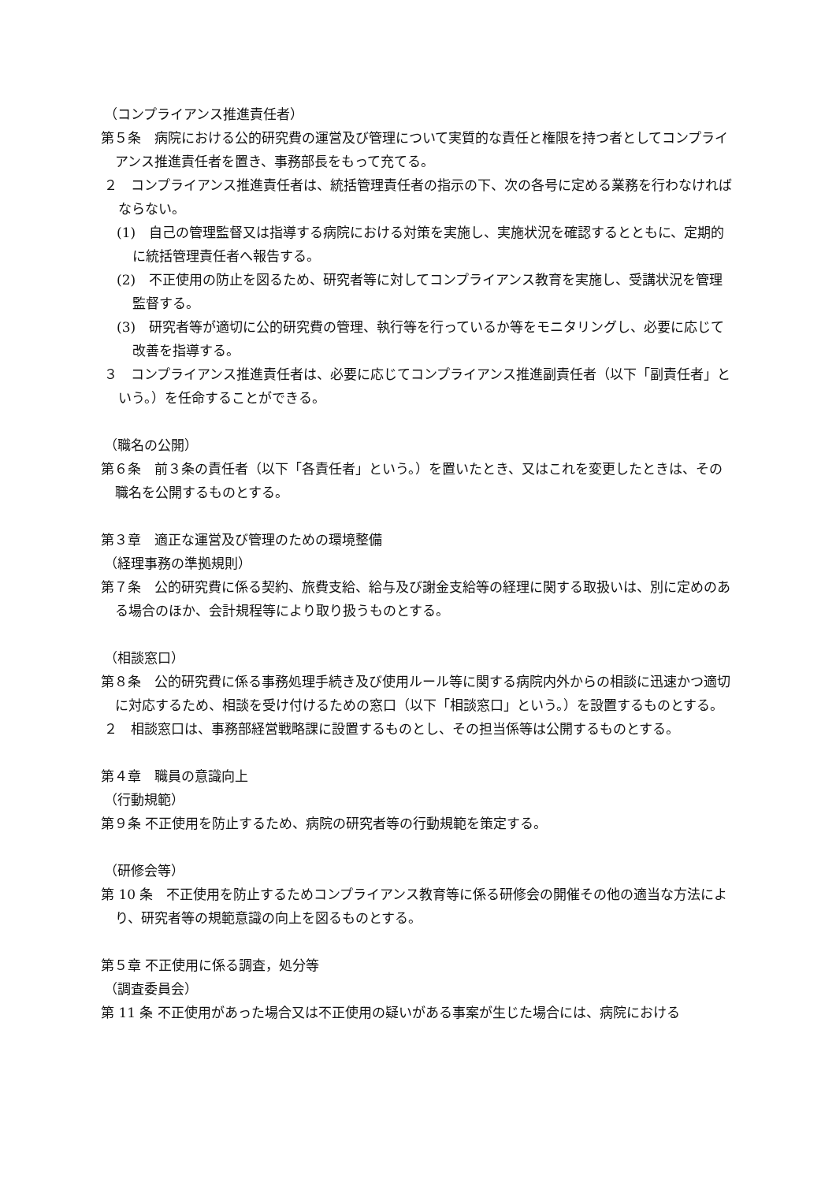（コンプライアンス推進責任者）
第５条　病院における公的研究費の運営及び管理について実質的な責任と権限を持つ者としてコンプライアンス推進責任者を置き、事務部長をもって充てる。
２　コンプライアンス推進責任者は、統括管理責任者の指示の下、次の各号に定める業務を行わなければならない。
(1)　自己の管理監督又は指導する病院における対策を実施し、実施状況を確認するとともに、定期的に統括管理責任者へ報告する。
(2)　不正使用の防止を図るため、研究者等に対してコンプライアンス教育を実施し、受講状況を管理監督する。
(3)　研究者等が適切に公的研究費の管理、執行等を行っているか等をモニタリングし、必要に応じて改善を指導する。
３　コンプライアンス推進責任者は、必要に応じてコンプライアンス推進副責任者（以下「副責任者」という。）を任命することができる。
（職名の公開）
第６条　前３条の責任者（以下「各責任者」という。）を置いたとき、又はこれを変更したときは、その職名を公開するものとする。
第３章　適正な運営及び管理のための環境整備
（経理事務の準拠規則）
第７条　公的研究費に係る契約、旅費支給、給与及び謝金支給等の経理に関する取扱いは、別に定めのある場合のほか、会計規程等により取り扱うものとする。
（相談窓口）
第８条　公的研究費に係る事務処理手続き及び使用ルール等に関する病院内外からの相談に迅速かつ適切に対応するため、相談を受け付けるための窓口（以下「相談窓口」という。）を設置するものとする。
２　相談窓口は、事務部経営戦略課に設置するものとし、その担当係等は公開するものとする。
第４章　職員の意識向上
（行動規範）
第９条 不正使用を防止するため、病院の研究者等の行動規範を策定する。
（研修会等）
第 10 条　不正使用を防止するためコンプライアンス教育等に係る研修会の開催その他の適当な方法により、研究者等の規範意識の向上を図るものとする。
第５章 不正使用に係る調査，処分等
（調査委員会）
第 11 条 不正使用があった場合又は不正使用の疑いがある事案が生じた場合には、病院における